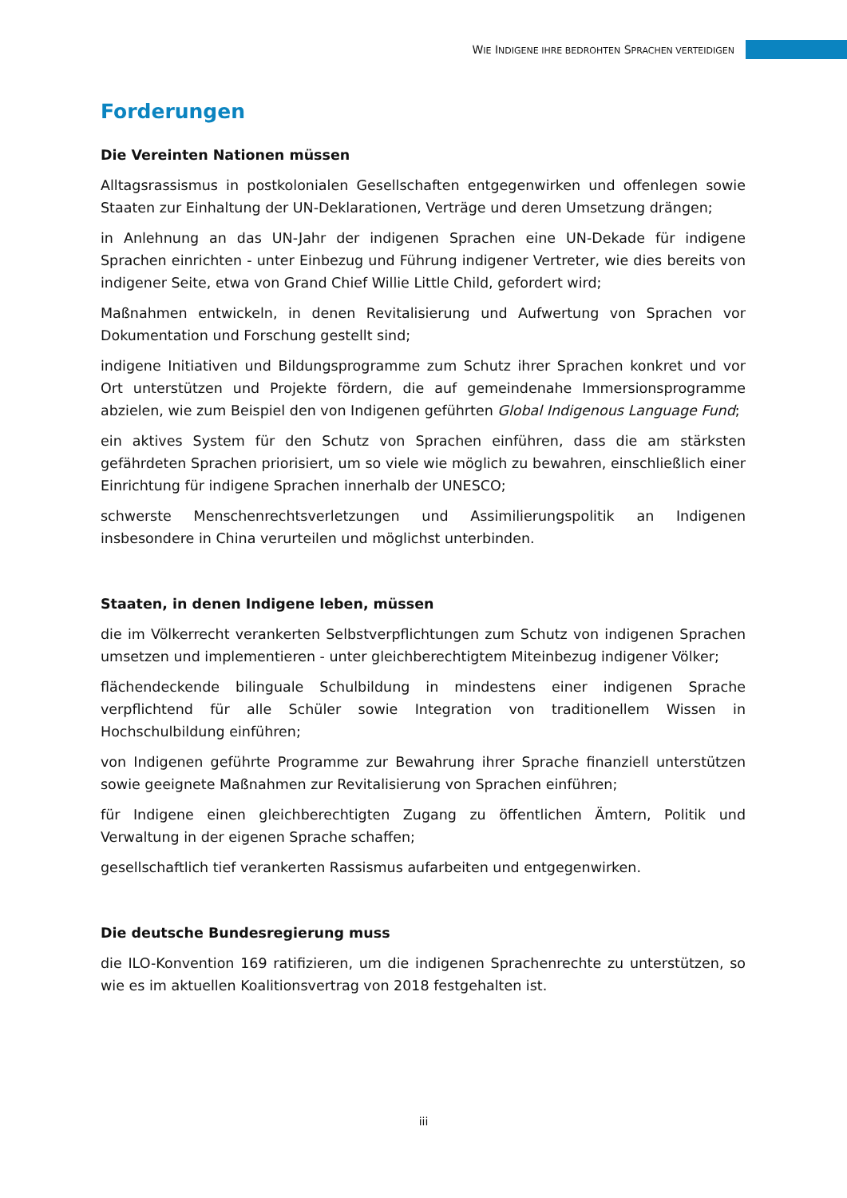WIE INDIGENE IHRE BEDROHTEN SPRACHEN VERTEIDIGEN
Forderungen
Die Vereinten Nationen müssen
Alltagsrassismus in postkolonialen Gesellschaften entgegenwirken und offenlegen sowie Staaten zur Einhaltung der UN-Deklarationen, Verträge und deren Umsetzung drängen;
in Anlehnung an das UN-Jahr der indigenen Sprachen eine UN-Dekade für indigene Sprachen einrichten - unter Einbezug und Führung indigener Vertreter, wie dies bereits von indigener Seite, etwa von Grand Chief Willie Little Child, gefordert wird;
Maßnahmen entwickeln, in denen Revitalisierung und Aufwertung von Sprachen vor Dokumentation und Forschung gestellt sind;
indigene Initiativen und Bildungsprogramme zum Schutz ihrer Sprachen konkret und vor Ort unterstützen und Projekte fördern, die auf gemeindenahe Immersionsprogramme abzielen, wie zum Beispiel den von Indigenen geführten Global Indigenous Language Fund;
ein aktives System für den Schutz von Sprachen einführen, dass die am stärksten gefährdeten Sprachen priorisiert, um so viele wie möglich zu bewahren, einschließlich einer Einrichtung für indigene Sprachen innerhalb der UNESCO;
schwerste Menschenrechtsverletzungen und Assimilierungspolitik an Indigenen insbesondere in China verurteilen und möglichst unterbinden.
Staaten, in denen Indigene leben, müssen
die im Völkerrecht verankerten Selbstverpflichtungen zum Schutz von indigenen Sprachen umsetzen und implementieren - unter gleichberechtigtem Miteinbezug indigener Völker;
flächendeckende bilinguale Schulbildung in mindestens einer indigenen Sprache verpflichtend für alle Schüler sowie Integration von traditionellem Wissen in Hochschulbildung einführen;
von Indigenen geführte Programme zur Bewahrung ihrer Sprache finanziell unterstützen sowie geeignete Maßnahmen zur Revitalisierung von Sprachen einführen;
für Indigene einen gleichberechtigten Zugang zu öffentlichen Ämtern, Politik und Verwaltung in der eigenen Sprache schaffen;
gesellschaftlich tief verankerten Rassismus aufarbeiten und entgegenwirken.
Die deutsche Bundesregierung muss
die ILO-Konvention 169 ratifizieren, um die indigenen Sprachenrechte zu unterstützen, so wie es im aktuellen Koalitionsvertrag von 2018 festgehalten ist.
iii